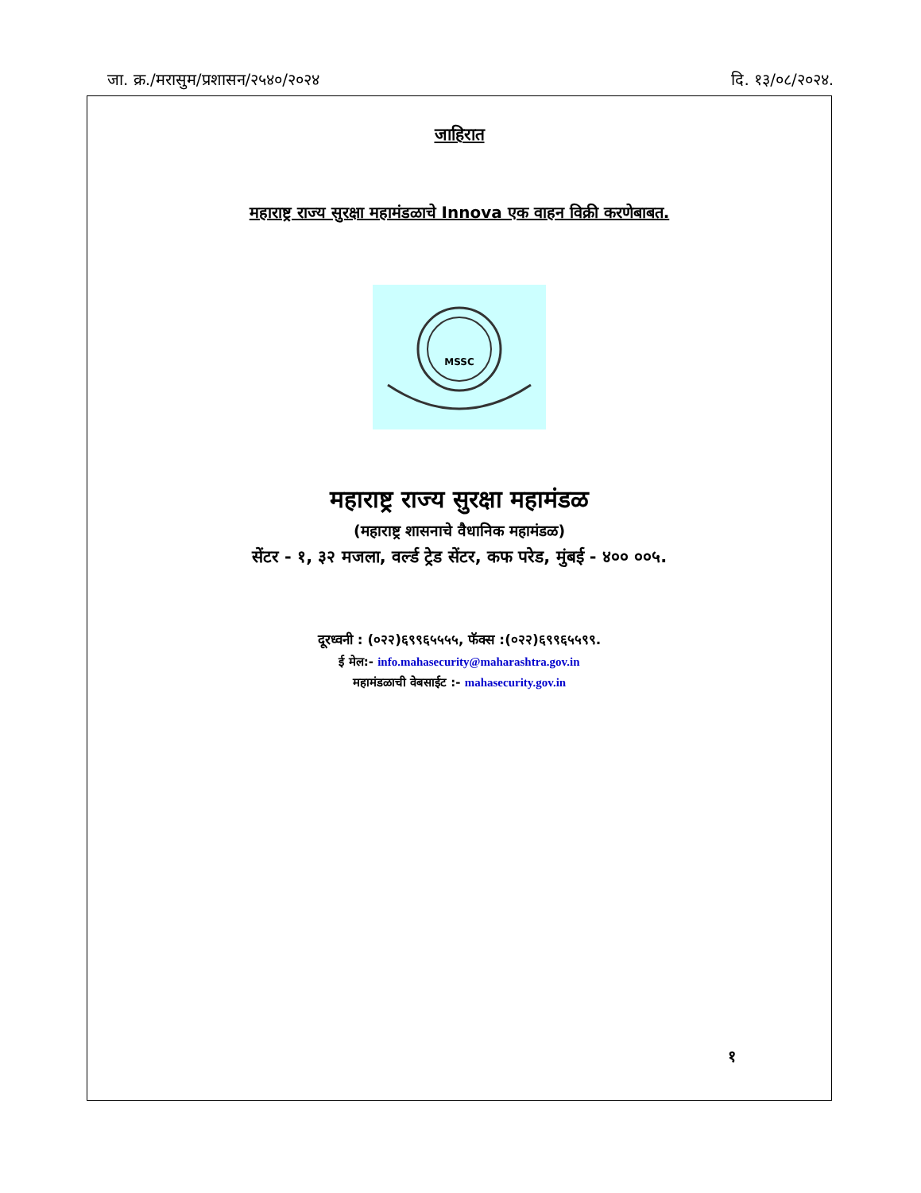जा. क्र./मरासुम/प्रशासन/२५४०/२०२४ दि. १३/०८/२०२४.
जाहिरात
महाराष्ट्र राज्य सुरक्षा महामंडळाचे Innova एक वाहन विक्री करणेबाबत.
MSSC
महाराष्ट्र राज्य सुरक्षा महामंडळ
(महाराष्ट्र शासनाचे वैधानिक महामंडळ)
सेंटर - १, ३२ मजला, वर्ल्ड ट्रेड सेंटर, कफ परेड, मुंबई - ४०० ००५.
दूरध्वनी : (०२२)६९९६५५५५, फॅक्स :(०२२)६९९६५५९९.
ई मेल:- info.mahasecurity@maharashtra.gov.in
महामंडळाची वेबसाईट :- mahasecurity.gov.in
१